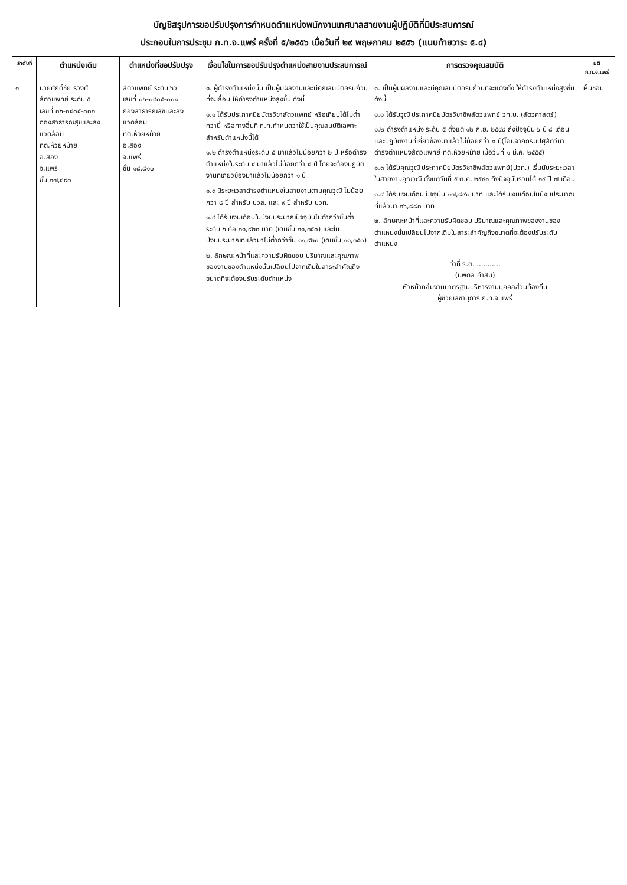บัญชีสรุปการขอปรับปรุงการกำหนดตำแหน่งพนักงานเทศบาลสายงานผู้ปฏิบัติที่มีประสบการณ์
ประกอบในการประชุม ก.ท.จ.แพร่ ครั้งที่ ๕/๒๕๕๖ เมื่อวันที่ ๒๙ พฤษภาคม ๒๕๕๖ (แนบท้ายวาระ ๕.๔)
| ลำดับที่ | ตำแหน่งเดิม | ตำแหน่งที่ขอปรับปรุง | เงื่อนไขในการขอปรับปรุงตำแหน่งสายงานประสบการณ์ | การตรวจคุณสมบัติ | มติ ก.ท.จ.แพร่ |
| --- | --- | --- | --- | --- | --- |
| ๑ | นายศักดิ์ชัย ธิวงศ์ สัตวแพทย์ ระดับ ๕ เลขที่ ๐๖-๐๔๐๕-๐๐๑ กองสาธารณสุขและสิ่งแวดล้อม ทต.ห้วยหม้าย อ.สอง จ.แพร่ ขั้น ๑๗,๘๙๐ | สัตวแพทย์ ระดับ ๖ว เลขที่ ๐๖-๐๔๐๕-๐๐๑ กองสาธารณสุขและสิ่งแวดล้อม ทต.ห้วยหม้าย อ.สอง จ.แพร่ ขั้น ๑๘,๘๑๐ | ๑. ผู้ดำรงตำแหน่งนั้น เป็นผู้มีผลงานและมีคุณสมบัติครบถ้วนที่จะเลื่อน ให้ดำรงตำแหน่งสูงขึ้น ดังนี้ ๑.๑ ได้รับประกาศนียบัตรวิชาสัตวแพทย์ หรือเทียบได้ไม่ต่ำกว่านี้ หรือทางอื่นที่ ก.ท.กำหนดว่าใช้เป็นคุณสมบัติเฉพาะสำหรับตำแหน่งนี้ได้ ๑.๒ ดำรงตำแหน่งระดับ ๕ มาแล้วไม่น้อยกว่า ๒ ปี หรือดำรงตำแหน่งในระดับ ๔ มาแล้วไม่น้อยกว่า ๔ ปี โดยจะต้องปฏิบัติงานที่เกี่ยวข้องมาแล้วไม่น้อยกว่า ๑ ปี ๑.๓ มีระยะเวลาดำรงตำแหน่งในสายงานตามคุณวุฒิ ไม่น้อยกว่า ๘ ปี สำหรับ ปวส. และ ๙ ปี สำหรับ ปวท. ๑.๔ ได้รับเงินเดือนในปีงบประมาณปัจจุบันไม่ต่ำกว่าขั้นต่ำระดับ ๖ คือ ๑๑,๙๒๐ บาท (เดิมขั้น ๑๑,๓๕๐) และในปีงบประมาณที่แล้วมาไม่ต่ำกว่าขั้น ๑๑,๙๒๐ (เดิมขั้น ๑๑,๓๕๐) ๒. ลักษณะหน้าที่และความรับผิดชอบ ปริมาณและคุณภาพของงานของตำแหน่งนั้นเปลี่ยนไปจากเดิมในสาระสำคัญถึงขนาดที่จะต้องปรับระดับตำแหน่ง | ๑. เป็นผู้มีผลงานและมีคุณสมบัติครบถ้วนที่จะแต่งตั้ง ให้ดำรงตำแหน่งสูงขึ้น ดังนี้ ๑.๑ ได้รับวุฒิ ประกาศนียบัตรวิชาชีพสัตวแพทย์ วท.บ. (สัตวศาสตร์) ๑.๒ ดำรงตำแหน่ง ระดับ ๕ ตั้งแต่ ๑๒ ก.ย. ๒๕๔๙ ถึงปัจจุบัน ๖ ปี ๘ เดือน และปฏิบัติงานที่เกี่ยวข้องมาแล้วไม่น้อยกว่า ๑ ปี(โอนจากกรมปศุสัตว์มาดำรงตำแหน่งสัตวแพทย์ ทต.ห้วยหม้าย เมื่อวันที่ ๑ มี.ค. ๒๕๕๕) ๑.๓ ได้รับคุณวุฒิ ประกาศนียบัตรวิชาชีพสัตวแพทย์(ปวท.) เริ่มนับระยะเวลาในสายงานคุณวุฒิ ตั้งแต่วันที่ ๕ ต.ค. ๒๕๔๑ ถึงปัจจุบันรวมได้ ๑๔ ปี ๗ เดือน ๑.๔ ได้รับเงินเดือน ปัจจุบัน ๑๗,๘๙๐ บาท และได้รับเงินเดือนในปีงบประมาณที่แล้วมา ๑๖,๘๘๐ บาท ๒. ลักษณะหน้าที่และความรับผิดชอบ ปริมาณและคุณภาพของงานของตำแหน่งนั้นเปลี่ยนไปจากเดิมในสาระสำคัญถึงขนาดที่จะต้องปรับระดับตำแหน่ง ว่าที่ ร.ต. ........... (นพดล คำสม) หัวหน้ากลุ่มงานมาตรฐานบริหารงานบุคคลส่วนท้องถิ่น ผู้ช่วยเลขานุการ ก.ท.จ.แพร่ | เห็นชอบ |